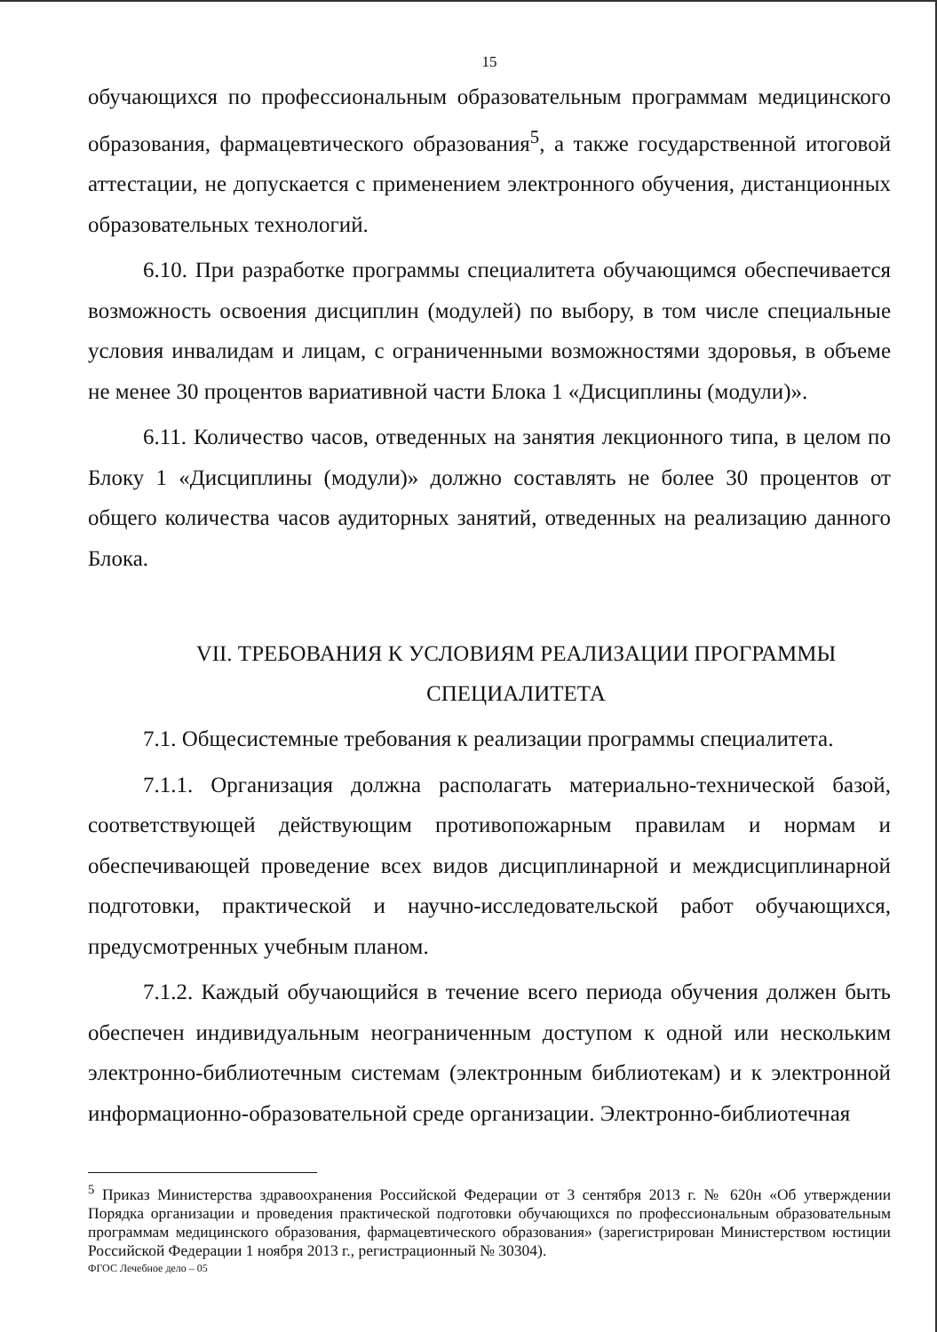15
обучающихся по профессиональным образовательным программам медицинского образования, фармацевтического образования<sup>5</sup>, а также государственной итоговой аттестации, не допускается с применением электронного обучения, дистанционных образовательных технологий.
6.10. При разработке программы специалитета обучающимся обеспечивается возможность освоения дисциплин (модулей) по выбору, в том числе специальные условия инвалидам и лицам, с ограниченными возможностями здоровья, в объеме не менее 30 процентов вариативной части Блока 1 «Дисциплины (модули)».
6.11. Количество часов, отведенных на занятия лекционного типа, в целом по Блоку 1 «Дисциплины (модули)» должно составлять не более 30 процентов от общего количества часов аудиторных занятий, отведенных на реализацию данного Блока.
VII. ТРЕБОВАНИЯ К УСЛОВИЯМ РЕАЛИЗАЦИИ ПРОГРАММЫ
СПЕЦИАЛИТЕТА
7.1. Общесистемные требования к реализации программы специалитета.
7.1.1. Организация должна располагать материально-технической базой, соответствующей действующим противопожарным правилам и нормам и обеспечивающей проведение всех видов дисциплинарной и междисциплинарной подготовки, практической и научно-исследовательской работ обучающихся, предусмотренных учебным планом.
7.1.2. Каждый обучающийся в течение всего периода обучения должен быть обеспечен индивидуальным неограниченным доступом к одной или нескольким электронно-библиотечным системам (электронным библиотекам) и к электронной информационно-образовательной среде организации. Электронно-библиотечная
<sup>5</sup> Приказ Министерства здравоохранения Российской Федерации от 3 сентября 2013 г. № 620н «Об утверждении Порядка организации и проведения практической подготовки обучающихся по профессиональным образовательным программам медицинского образования, фармацевтического образования» (зарегистрирован Министерством юстиции Российской Федерации 1 ноября 2013 г., регистрационный № 30304).
ФГОС Лечебное дело – 05